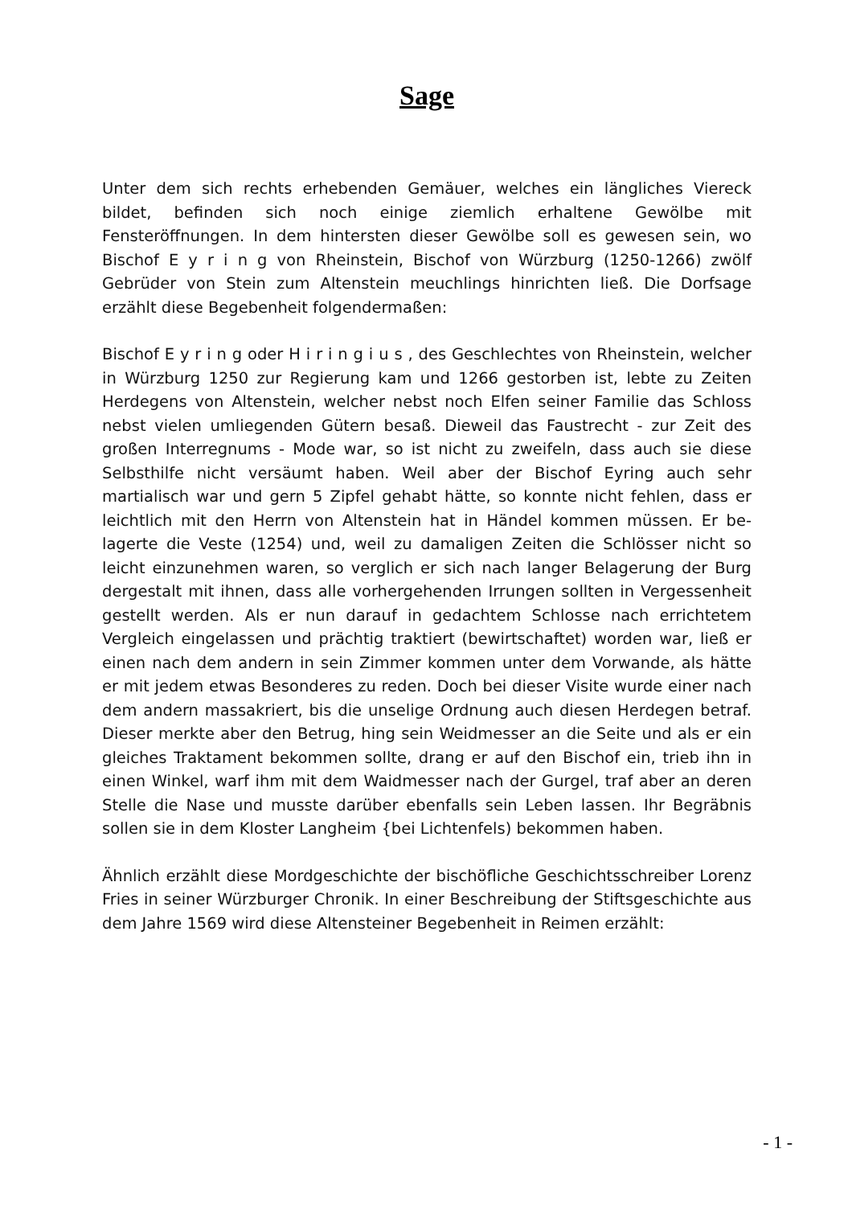Sage
Unter dem sich rechts erhebenden Gemäuer, welches ein längliches Viereck bildet, befinden sich noch einige ziemlich erhaltene Gewölbe mit Fensteröffnungen. In dem hintersten dieser Gewölbe soll es gewesen sein, wo Bischof E y r i n g von Rheinstein, Bischof von Würzburg (1250-1266) zwölf Gebrüder von Stein zum Altenstein meuchlings hinrichten ließ. Die Dorfsage erzählt diese Begebenheit folgendermaßen:
Bischof E y r i n g oder H i r i n g i u s , des Geschlechtes von Rheinstein, welcher in Würzburg 1250 zur Regierung kam und 1266 gestorben ist, lebte zu Zeiten Herdegens von Altenstein, welcher nebst noch Elfen seiner Familie das Schloss nebst vielen umliegenden Gütern besaß. Dieweil das Faustrecht - zur Zeit des großen Interregnums - Mode war, so ist nicht zu zweifeln, dass auch sie diese Selbsthilfe nicht versäumt haben. Weil aber der Bischof Eyring auch sehr martialisch war und gern 5 Zipfel gehabt hätte, so konnte nicht fehlen, dass er leichtlich mit den Herrn von Altenstein hat in Händel kommen müssen. Er be-lagerte die Veste (1254) und, weil zu damaligen Zeiten die Schlösser nicht so leicht einzunehmen waren, so verglich er sich nach langer Belagerung der Burg dergestalt mit ihnen, dass alle vorhergehenden Irrungen sollten in Vergessenheit gestellt werden. Als er nun darauf in gedachtem Schlosse nach errichtetem Vergleich eingelassen und prächtig traktiert (bewirtschaftet) worden war, ließ er einen nach dem andern in sein Zimmer kommen unter dem Vorwande, als hätte er mit jedem etwas Besonderes zu reden. Doch bei dieser Visite wurde einer nach dem andern massakriert, bis die unselige Ordnung auch diesen Herdegen betraf. Dieser merkte aber den Betrug, hing sein Weidmesser an die Seite und als er ein gleiches Traktament bekommen sollte, drang er auf den Bischof ein, trieb ihn in einen Winkel, warf ihm mit dem Waidmesser nach der Gurgel, traf aber an deren Stelle die Nase und musste darüber ebenfalls sein Leben lassen. Ihr Begräbnis sollen sie in dem Kloster Langheim {bei Lichtenfels) bekommen haben.
Ähnlich erzählt diese Mordgeschichte der bischöfliche Geschichtsschreiber Lorenz Fries in seiner Würzburger Chronik. In einer Beschreibung der Stiftsgeschichte aus dem Jahre 1569 wird diese Altensteiner Begebenheit in Reimen erzählt:
- 1 -